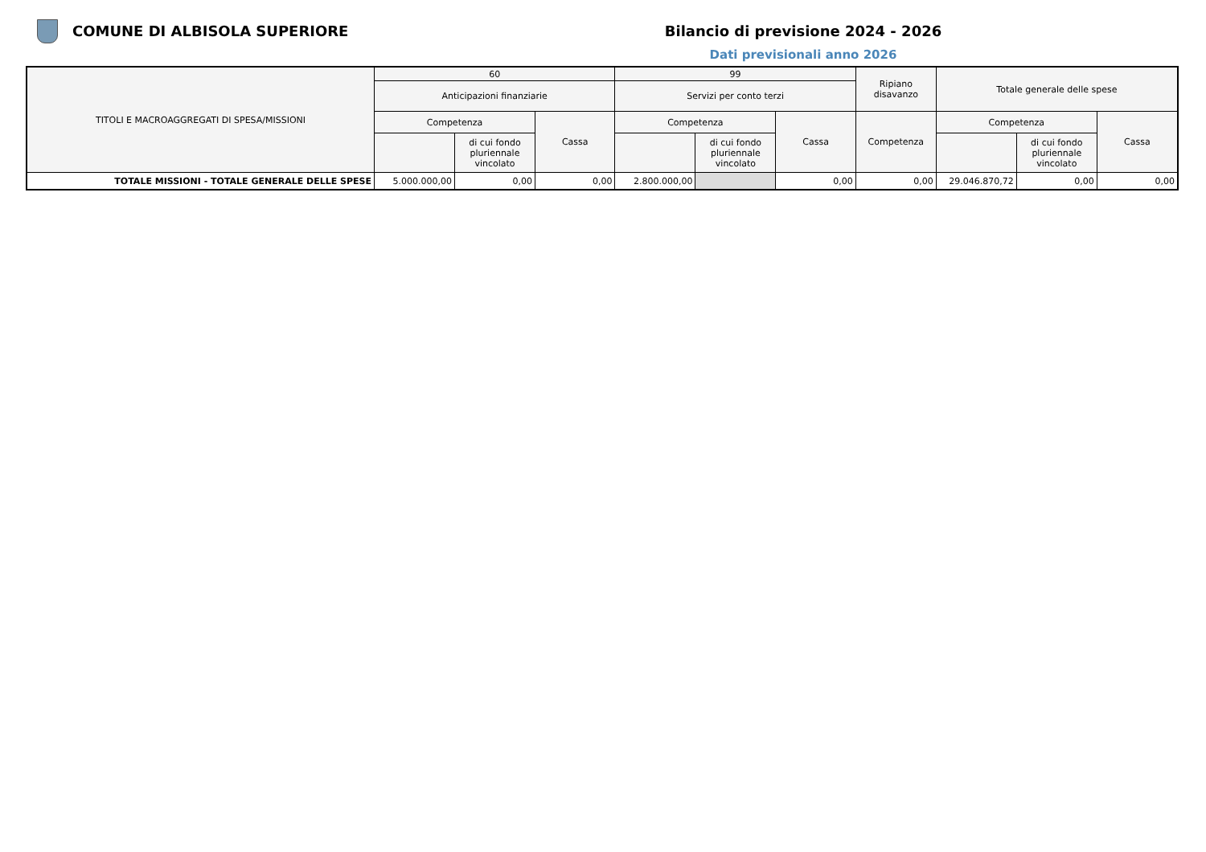COMUNE DI ALBISOLA SUPERIORE Bilancio di previsione 2024 - 2026
Dati previsionali anno 2026
| TITOLI E MACROAGGREGATI DI SPESA/MISSIONI | 60 | | | 99 | | | Ripiano disavanzo | Totale generale delle spese | | |
| --- | --- | --- | --- | --- | --- | --- | --- | --- | --- | --- |
| | Anticipazioni finanziarie | | | Servizi per conto terzi | | | | | | |
| | Competenza | | Cassa | Competenza | | Cassa | Competenza | Competenza | | Cassa |
| | | di cui fondo pluriennale vincolato | | | di cui fondo pluriennale vincolato | | | | di cui fondo pluriennale vincolato | |
| TOTALE MISSIONI - TOTALE GENERALE DELLE SPESE | 5.000.000,00 | 0,00 | 0,00 | 2.800.000,00 | | 0,00 | 0,00 | 29.046.870,72 | 0,00 | 0,00 |